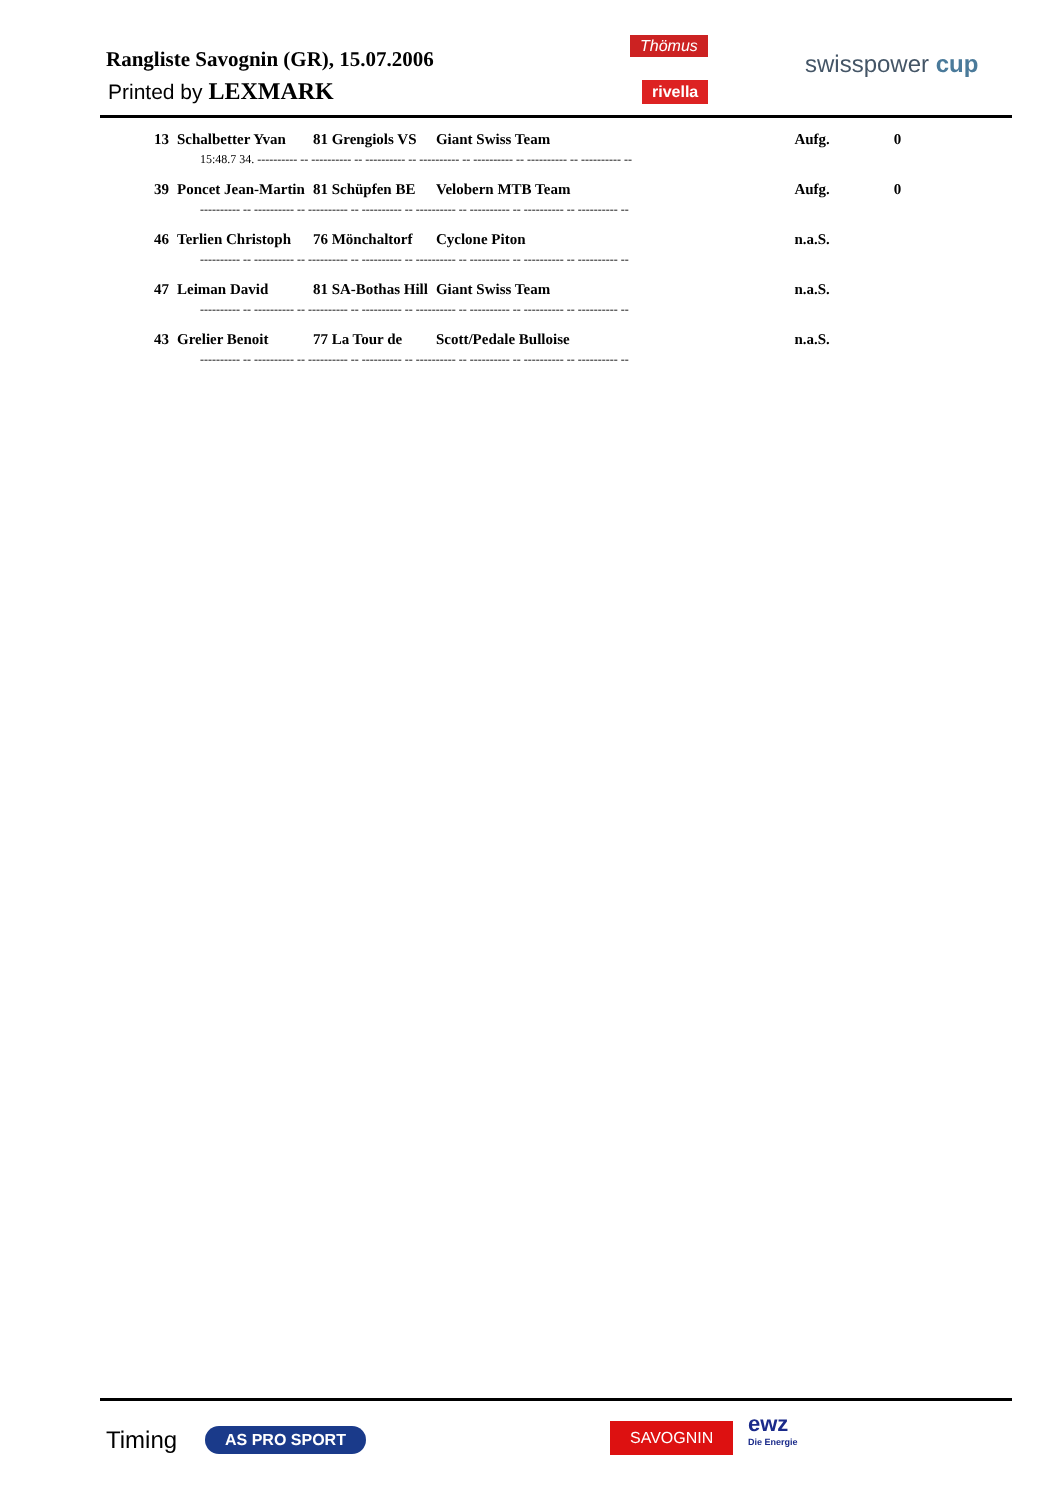Rangliste Savognin (GR), 15.07.2006
Printed by LEXMARK
Thömus
rivella
swisspower cup
| 13 | Schalbetter Yvan | 81 Grengiols VS | Giant Swiss Team | Aufg. | 0 |
| 15:48.7 34. ---------- -- ---------- -- ---------- -- ---------- -- ---------- -- ---------- -- ---------- -- | | | | | |
| 39 | Poncet Jean-Martin | 81 Schüpfen BE | Velobern MTB Team | Aufg. | 0 |
| ---------- -- ---------- -- ---------- -- ---------- -- ---------- -- ---------- -- ---------- -- ---------- -- | | | | | |
| 46 | Terlien Christoph | 76 Mönchaltorf | Cyclone Piton | n.a.S. | |
| ---------- -- ---------- -- ---------- -- ---------- -- ---------- -- ---------- -- ---------- -- ---------- -- | | | | | |
| 47 | Leiman David | 81 SA-Bothas Hill | Giant Swiss Team | n.a.S. | |
| ---------- -- ---------- -- ---------- -- ---------- -- ---------- -- ---------- -- ---------- -- ---------- -- | | | | | |
| 43 | Grelier Benoit | 77 La Tour de | Scott/Pedale Bulloise | n.a.S. | |
| ---------- -- ---------- -- ---------- -- ---------- -- ---------- -- ---------- -- ---------- -- ---------- -- | | | | | |
Timing AS PRO SPORT SAVOGNIN
ewz
Die Energie